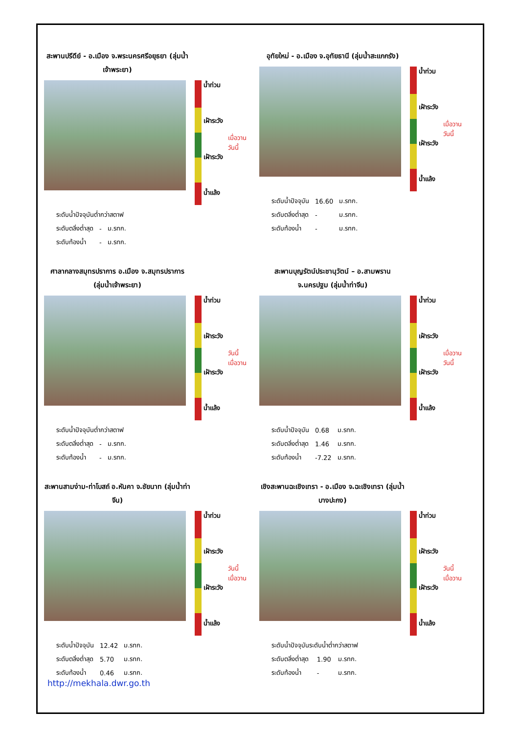สะพานปรีดีย์ - อ.เมือง จ.พระนครศรีอยุธยา (ลุ่มน้ำเจ้าพระยา)
น้ำท่วม
เฝ้าระวัง
เฝ้าระวัง
น้ำแล้ง
เมื่อวาน
วันนี้
| ระดับน้ำปัจจุบันต่ำกว่าสตาฟ | | |
| ระดับตลิ่งต่ำสุด | - | ม.รทก. |
| ระดับท้องน้ำ | - | ม.รทก. |
อุทัยใหม่ - อ.เมือง จ.อุทัยธานี (ลุ่มน้ำสะแกกรัง)
น้ำท่วม
เฝ้าระวัง
เฝ้าระวัง
น้ำแล้ง
เมื่อวาน
วันนี้
| ระดับน้ำปัจจุบัน | 16.60 | ม.รทก. |
| ระดับตลิ่งต่ำสุด | - | ม.รทก. |
| ระดับท้องน้ำ | - | ม.รทก. |
ศาลากลางสมุทรปราการ อ.เมือง จ.สมุทรปราการ (ลุ่มน้ำเจ้าพระยา)
น้ำท่วม
เฝ้าระวัง
เฝ้าระวัง
น้ำแล้ง
วันนี้
เมื่อวาน
| ระดับน้ำปัจจุบันต่ำกว่าสตาฟ | | |
| ระดับตลิ่งต่ำสุด | - | ม.รทก. |
| ระดับท้องน้ำ | - | ม.รทก. |
สะพานบุญรัตน์ประชานุวัตน์ – อ.สามพราน จ.นครปฐม (ลุ่มน้ำท่าจีน)
น้ำท่วม
เฝ้าระวัง
เฝ้าระวัง
น้ำแล้ง
เมื่อวาน
วันนี้
| ระดับน้ำปัจจุบัน | 0.68 | ม.รทก. |
| ระดับตลิ่งต่ำสุด | 1.46 | ม.รทก. |
| ระดับท้องน้ำ | -7.22 | ม.รทก. |
สะพานสามง่าม-ท่าโบสถ์ อ.หันคา จ.ชัยนาท (ลุ่มน้ำท่าจีน)
น้ำท่วม
เฝ้าระวัง
เฝ้าระวัง
น้ำแล้ง
วันนี้
เมื่อวาน
| ระดับน้ำปัจจุบัน | 12.42 | ม.รทก. |
| ระดับตลิ่งต่ำสุด | 5.70 | ม.รทก. |
| ระดับท้องน้ำ | 0.46 | ม.รทก. |
เชิงสะพานฉะเชิงเทรา - อ.เมือง จ.ฉะเชิงเทรา (ลุ่มน้ำบางปะกง)
น้ำท่วม
เฝ้าระวัง
เฝ้าระวัง
น้ำแล้ง
วันนี้
เมื่อวาน
| ระดับน้ำปัจจุบันระดับน้ำต่ำกว่าสตาฟ | | |
| ระดับตลิ่งต่ำสุด | 1.90 | ม.รทก. |
| ระดับท้องน้ำ | - | ม.รทก. |
http://mekhala.dwr.go.th